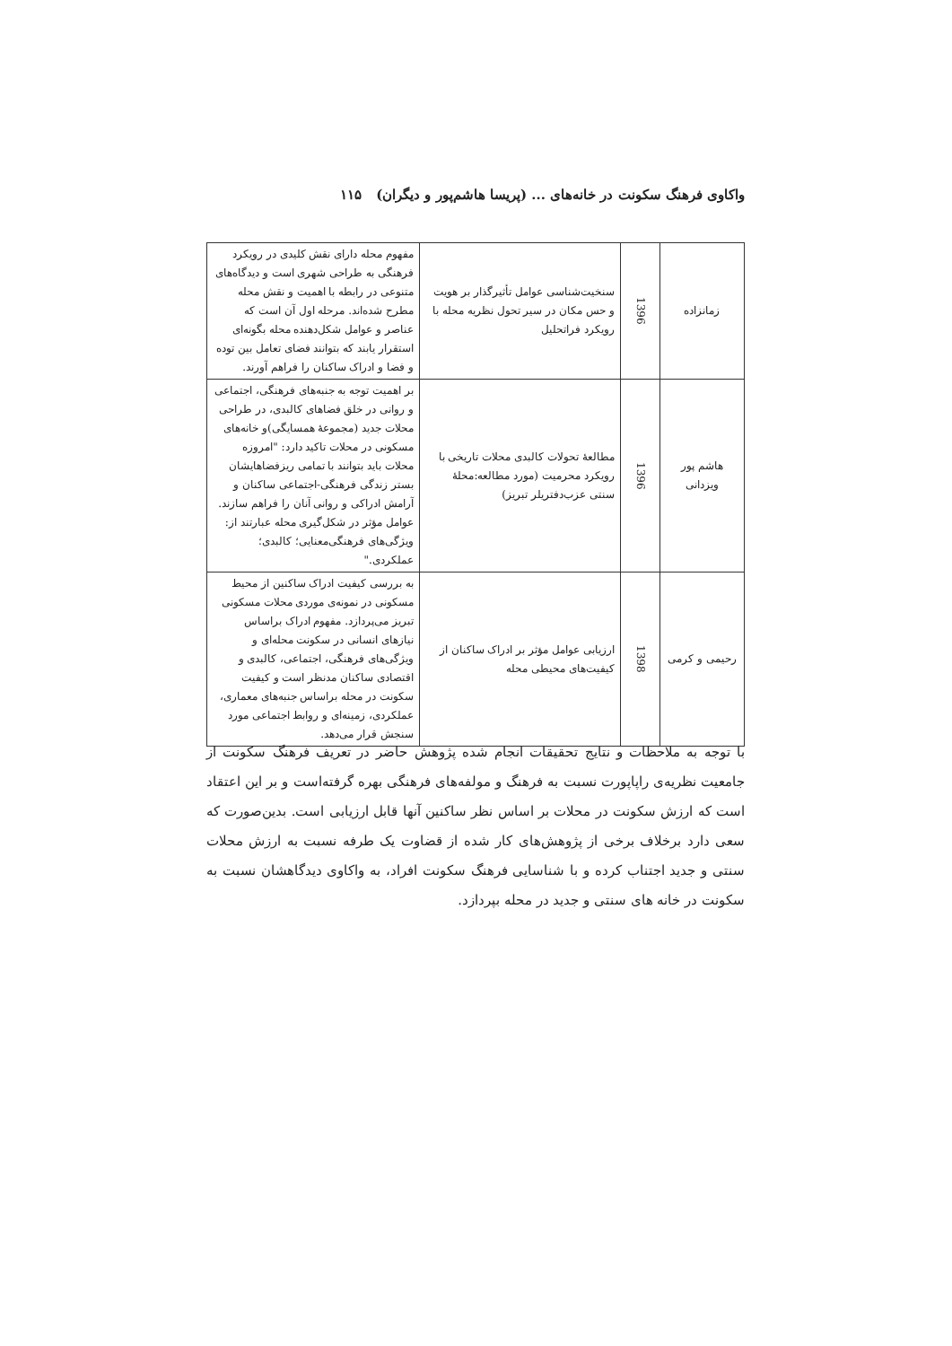واکاوی فرهنگ سکونت در خانه‌های ... (پریسا هاشم‌پور و دیگران) ۱۱۵
| زمانزاده | 1396 | سنخیت‌شناسی عوامل تأثیرگذار بر هویت و حس مکان در سیر تحول نظریه محله با رویکرد فراتحلیل | مفهوم محله دارای نقش کلیدی در رویکرد فرهنگی به طراحی شهری است و دیدگاه‌های متنوعی در رابطه با اهمیت و نقش محله مطرح شده‌اند. مرحله اول آن است که عناصر و عوامل شکل‌دهنده محله بگونه‌ای استقرار یابند که بتوانند فضای تعامل بین توده و فضا و ادراک ساکنان را فراهم آورند. |
| هاشم پور ویزدانی | 1396 | مطالعهٔ تحولات کالبدی محلات تاریخی با رویکرد محرمیت (مورد مطالعه:محلهٔ سنتی عزب‌دفتریلر تبریز) | بر اهمیت توجه به جنبه‌های فرهنگی، اجتماعی و روانی در خلق فضاهای کالبدی، در طراحی محلات جدید (مجموعهٔ همسایگی)و خانه‌های مسکونی در محلات تاکید دارد: "امروزه محلات باید بتوانند با تمامی ریزفضاهایشان بستر زندگی فرهنگی-اجتماعی ساکنان و آرامش ادراکی و روانی آنان را فراهم سازند. عوامل مؤثر در شکل‌گیری محله عبارتند از: ویژگی‌های فرهنگی‌معنایی؛ کالبدی؛ عملکردی." |
| رحیمی و کرمی | 1398 | ارزیابی عوامل مؤثر بر ادراک ساکنان از کیفیت‌های محیطی محله | به بررسی کیفیت ادراک ساکنین از محیط مسکونی در نمونه‌ی موردی محلات مسکونی تبریز می‌پردازد. مفهوم ادراک براساس نیازهای انسانی در سکونت محله‌ای و ویژگی‌های فرهنگی، اجتماعی، کالبدی و اقتصادی ساکنان مدنظر است و کیفیت سکونت در محله براساس جنبه‌های معماری، عملکردی، زمینه‌ای و روابط اجتماعی مورد سنجش قرار می‌دهد. |
با توجه به ملاحظات و نتایج تحقیقات انجام شده پژوهش حاضر در تعریف فرهنگ سکونت از جامعیت نظریه‌ی راپاپورت نسبت به فرهنگ و مولفه‌های فرهنگی بهره گرفته‌است و بر این اعتقاد است که ارزش سکونت در محلات بر اساس نظر ساکنین آنها قابل ارزیابی است. بدین‌صورت که سعی دارد برخلاف برخی از پژوهش‌های کار شده از قضاوت یک طرفه نسبت به ارزش محلات سنتی و جدید اجتناب کرده و با شناسایی فرهنگ سکونت افراد، به واکاوی دیدگاهشان نسبت به سکونت در خانه های سنتی و جدید در محله بپردازد.